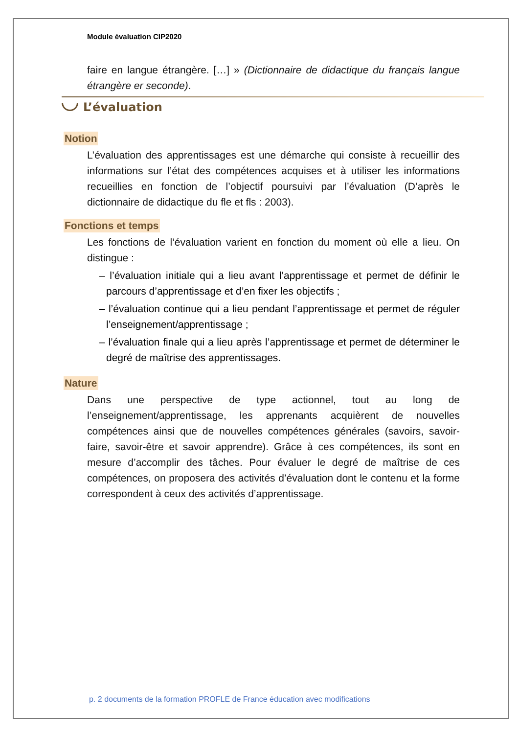Module évaluation CIP2020
faire en langue étrangère. […] » (Dictionnaire de didactique du français langue étrangère er seconde).
L’évaluation
Notion
L’évaluation des apprentissages est une démarche qui consiste à recueillir des informations sur l’état des compétences acquises et à utiliser les informations recueillies en fonction de l’objectif poursuivi par l’évaluation (D’après le dictionnaire de didactique du fle et fls : 2003).
Fonctions et temps
Les fonctions de l’évaluation varient en fonction du moment où elle a lieu. On distingue :
– l’évaluation initiale qui a lieu avant l’apprentissage et permet de définir le parcours d’apprentissage et d’en fixer les objectifs ;
– l’évaluation continue qui a lieu pendant l’apprentissage et permet de réguler l’enseignement/apprentissage ;
– l’évaluation finale qui a lieu après l’apprentissage et permet de déterminer le degré de maîtrise des apprentissages.
Nature
Dans une perspective de type actionnel, tout au long de l’enseignement/apprentissage, les apprenants acquièrent de nouvelles compétences ainsi que de nouvelles compétences générales (savoirs, savoir-faire, savoir-être et savoir apprendre). Grâce à ces compétences, ils sont en mesure d’accomplir des tâches. Pour évaluer le degré de maîtrise de ces compétences, on proposera des activités d’évaluation dont le contenu et la forme correspondent à ceux des activités d’apprentissage.
p. 2 documents de la formation PROFLE de France éducation avec modifications